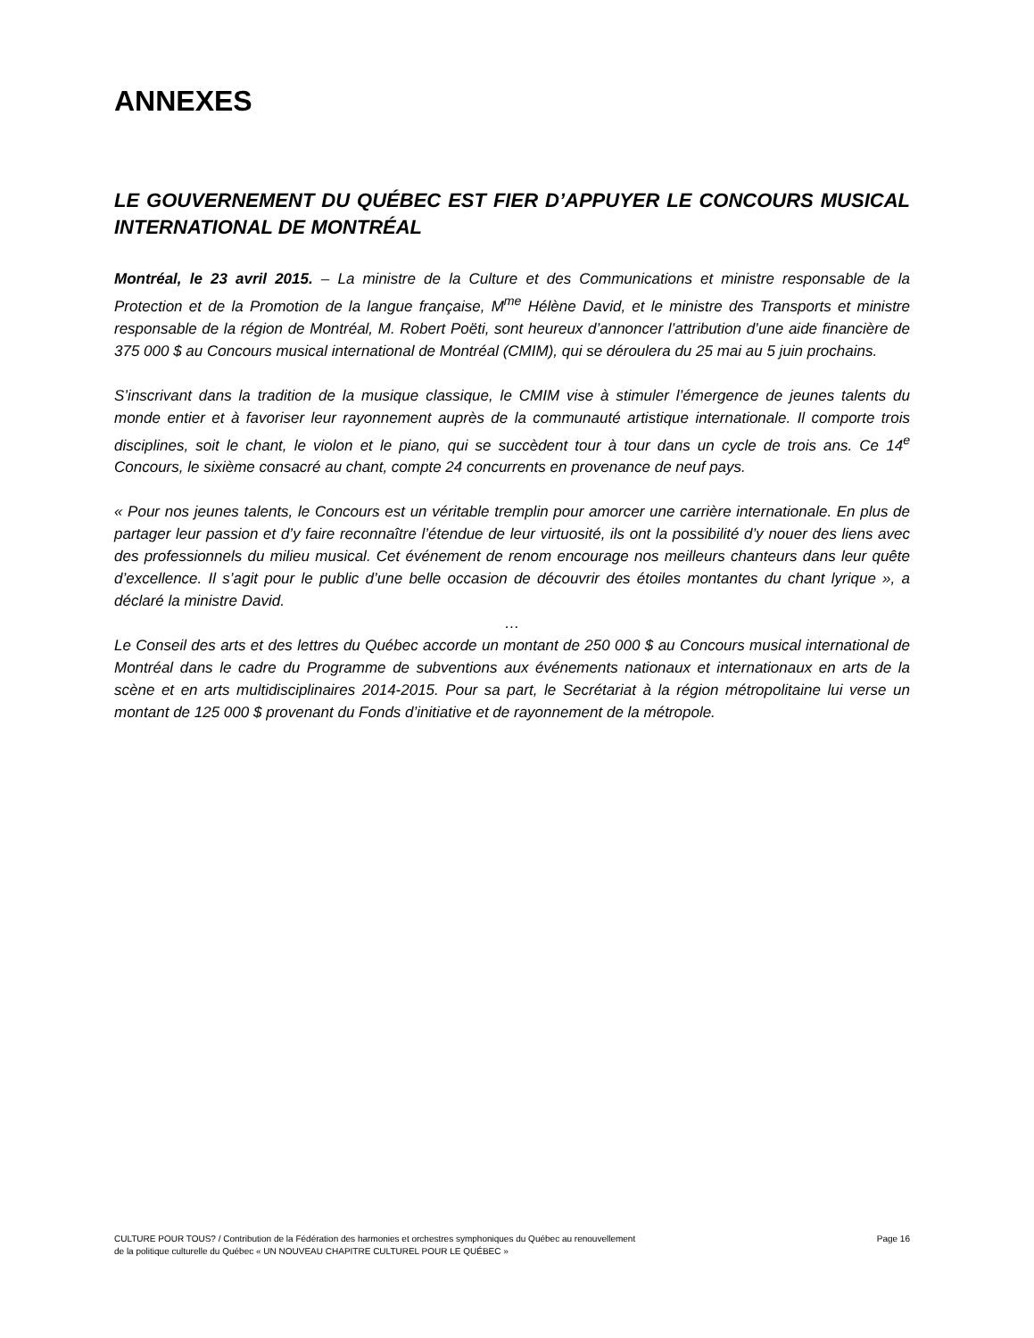ANNEXES
LE GOUVERNEMENT DU QUÉBEC EST FIER D’APPUYER LE CONCOURS MUSICAL INTERNATIONAL DE MONTRÉAL
Montréal, le 23 avril 2015. – La ministre de la Culture et des Communications et ministre responsable de la Protection et de la Promotion de la langue française, M<sup>me</sup> Hélène David, et le ministre des Transports et ministre responsable de la région de Montréal, M. Robert Poëti, sont heureux d’annoncer l’attribution d’une aide financière de 375 000 $ au Concours musical international de Montréal (CMIM), qui se déroulera du 25 mai au 5 juin prochains.
S’inscrivant dans la tradition de la musique classique, le CMIM vise à stimuler l’émergence de jeunes talents du monde entier et à favoriser leur rayonnement auprès de la communauté artistique internationale. Il comporte trois disciplines, soit le chant, le violon et le piano, qui se succèdent tour à tour dans un cycle de trois ans. Ce 14<sup>e</sup> Concours, le sixième consacré au chant, compte 24 concurrents en provenance de neuf pays.
« Pour nos jeunes talents, le Concours est un véritable tremplin pour amorcer une carrière internationale. En plus de partager leur passion et d’y faire reconnaître l’étendue de leur virtuosité, ils ont la possibilité d’y nouer des liens avec des professionnels du milieu musical. Cet événement de renom encourage nos meilleurs chanteurs dans leur quête d’excellence. Il s’agit pour le public d’une belle occasion de découvrir des étoiles montantes du chant lyrique », a déclaré la ministre David.
…
Le Conseil des arts et des lettres du Québec accorde un montant de 250 000 $ au Concours musical international de Montréal dans le cadre du Programme de subventions aux événements nationaux et internationaux en arts de la scène et en arts multidisciplinaires 2014-2015. Pour sa part, le Secrétariat à la région métropolitaine lui verse un montant de 125 000 $ provenant du Fonds d’initiative et de rayonnement de la métropole.
CULTURE POUR TOUS? / Contribution de la Fédération des harmonies et orchestres symphoniques du Québec au renouvellement
de la politique culturelle du Québec « UN NOUVEAU CHAPITRE CULTUREL POUR LE QUÉBEC »
Page 16